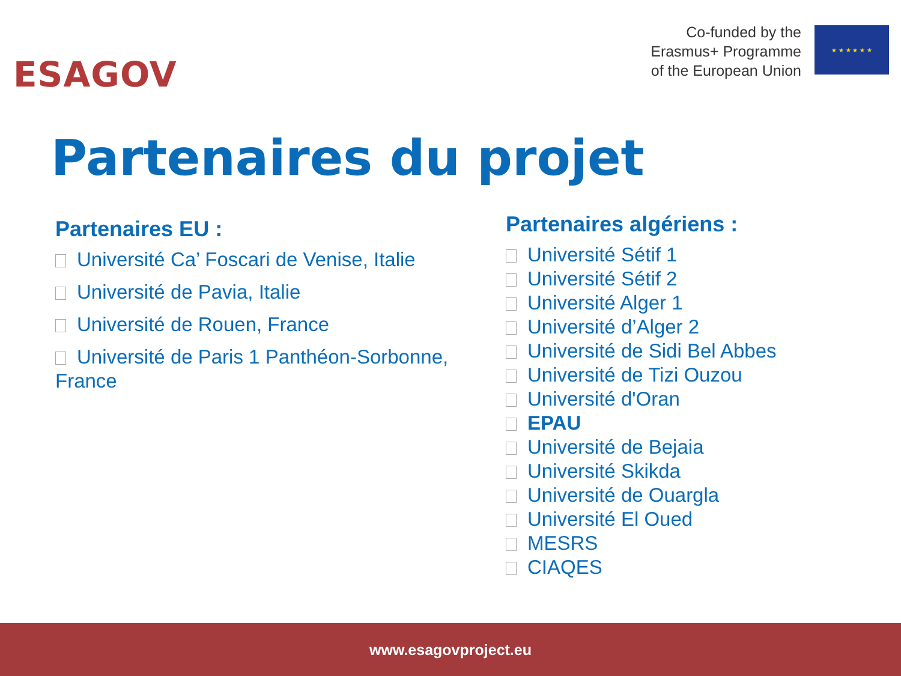ESAGOV
Co-funded by the
Erasmus+ Programme
of the European Union
★ ★ ★ ★ ★ ★
Partenaires du projet
Partenaires EU :
Université Ca’ Foscari de Venise, Italie
Université de Pavia, Italie
Université de Rouen, France
Université de Paris 1 Panthéon-Sorbonne, France
Partenaires algériens :
Université Sétif 1
Université Sétif 2
Université Alger 1
Université d’Alger 2
Université de Sidi Bel Abbes
Université de Tizi Ouzou
Université d'Oran
EPAU
Université de Bejaia
Université Skikda
Université de Ouargla
Université El Oued
MESRS
CIAQES
www.esagovproject.eu